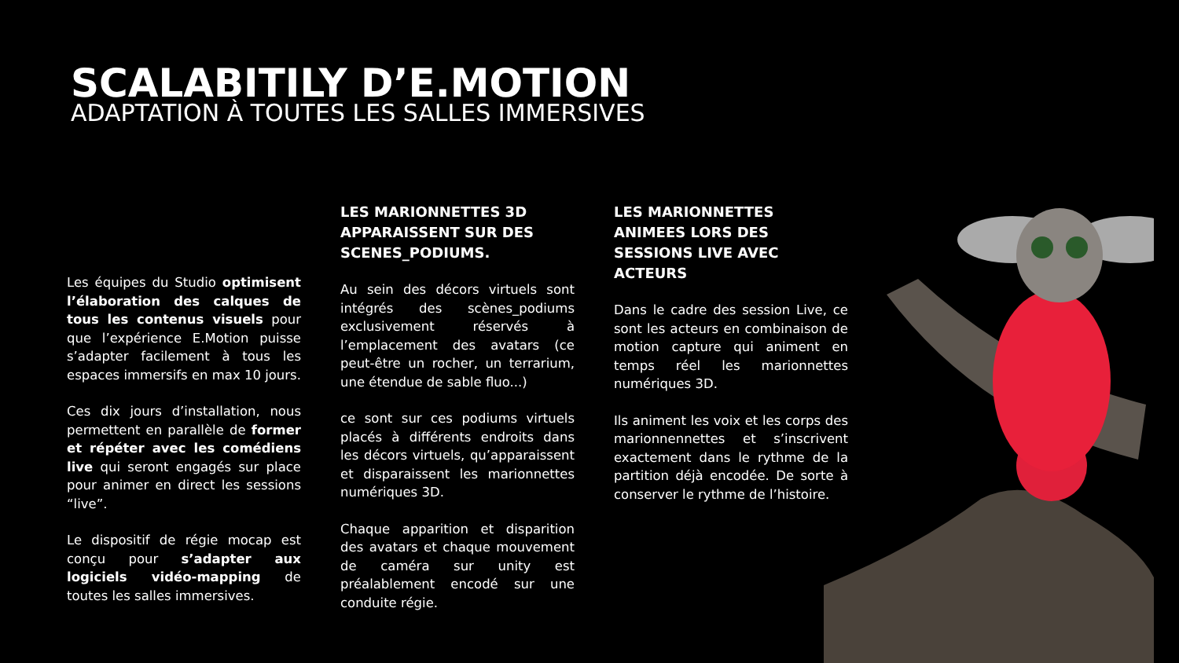SCALABITILY D’E.MOTION
ADAPTATION À TOUTES LES SALLES IMMERSIVES
Les équipes du Studio optimisent l’élaboration des calques de tous les contenus visuels pour que l’expérience E.Motion puisse s’adapter facilement à tous les espaces immersifs en max 10 jours.
Ces dix jours d’installation, nous permettent en parallèle de former et répéter avec les comédiens live qui seront engagés sur place pour animer en direct les sessions “live”.
Le dispositif de régie mocap est conçu pour s’adapter aux logiciels vidéo-mapping de toutes les salles immersives.
LES MARIONNETTES 3D APPARAISSENT SUR DES SCENES_PODIUMS.
Au sein des décors virtuels sont intégrés des scènes_podiums exclusivement réservés à l’emplacement des avatars (ce peut-être un rocher, un terrarium, une étendue de sable fluo...)
ce sont sur ces podiums virtuels placés à différents endroits dans les décors virtuels, qu’apparaissent et disparaissent les marionnettes numériques 3D.
Chaque apparition et disparition des avatars et chaque mouvement de caméra sur unity est préalablement encodé sur une conduite régie.
LES MARIONNETTES ANIMEES LORS DES SESSIONS LIVE AVEC ACTEURS
Dans le cadre des session Live, ce sont les acteurs en combinaison de motion capture qui animent en temps réel les marionnettes numériques 3D.
Ils animent les voix et les corps des marionnennettes et s’inscrivent exactement dans le rythme de la partition déjà encodée. De sorte à conserver le rythme de l’histoire.